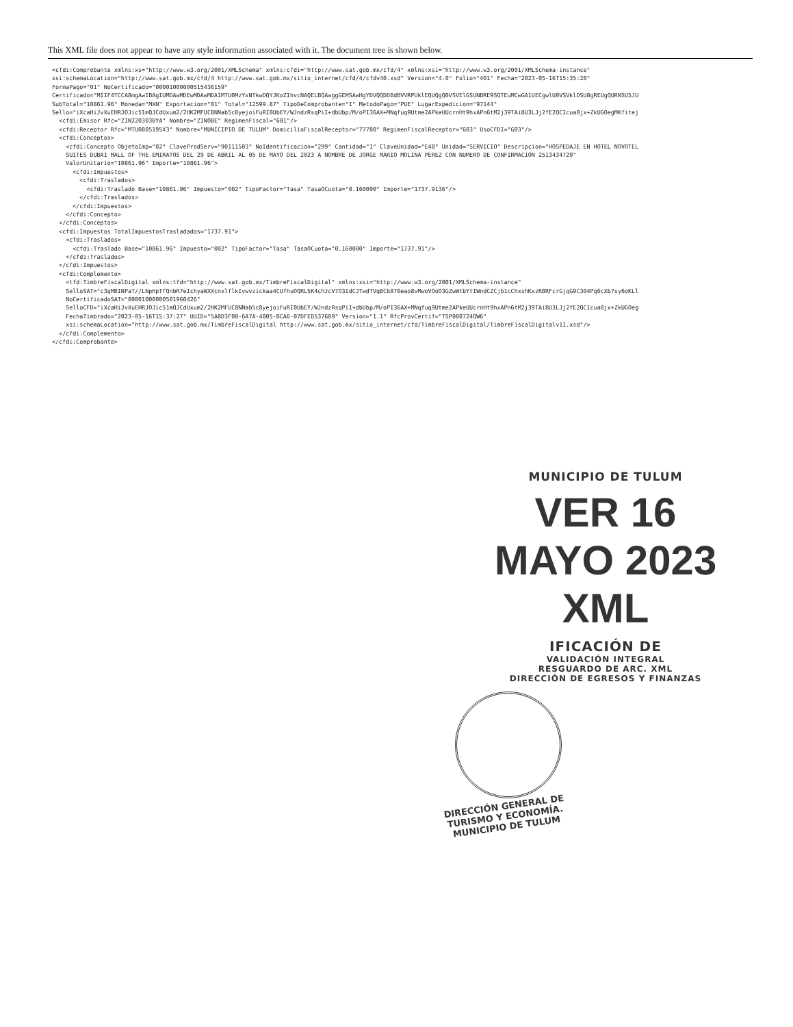This XML file does not appear to have any style information associated with it. The document tree is shown below.
<cfdi:Comprobante xmlns:xs="http://www.w3.org/2001/XMLSchema" xmlns:cfdi="http://www.sat.gob.mx/cfd/4" xmlns:xsi="http://www.w3.org/2001/XMLSchema-instance"
xsi:schemaLocation="http://www.sat.gob.mx/cfd/4 http://www.sat.gob.mx/sitio_internet/cfd/4/cfdv40.xsd" Version="4.0" Folio="401" Fecha="2023-05-16T15:35:28"
FormaPago="01" NoCertificado="00001000000515436159"
Certificado="MIIF4TCCA8mgAwIBAgIUMDAwMDEwMDAwMDA1MTU0MzYxNTkwDQYJKoZIhvcNAQELBQAwggGEMSAwHgYDVQQDDBdBVVRPUklEQUQgQ0VSVElGSUNBRE9SQTEuMCwGA1UECgwlU0VSVklDSU8gREUgQURNSU5JU
SubTotal="10861.96" Moneda="MXN" Exportacion="01" Total="12599.87" TipoDeComprobante="I" MetodoPago="PUE" LugarExpedicion="97144"
Sello="iXcaHiJvXuEHRJOJic51mQJCdUxum2/2HK2MFUC8NNab5c8yejoiFuRI0UbEY/WJndzRsqPiI+dbUbp/M/oPI36AX+MNqfuq9Utme2APkeUUcrnHt9hxAPn6tM2j39TAiBU3LJj2fE2QCIcua0jx+ZkUGOegMKfitej
  <cfdi:Emisor Rfc="ZIN220303BYA" Nombre="ZINOBE" RegimenFiscal="601"/>
  <cfdi:Receptor Rfc="MTU0805195X3" Nombre="MUNICIPIO DE TULUM" DomicilioFiscalReceptor="77780" RegimenFiscalReceptor="603" UsoCFDI="G03"/>
  <cfdi:Conceptos>
    <cfdi:Concepto ObjetoImp="02" ClaveProdServ="90111503" NoIdentificacion="299" Cantidad="1" ClaveUnidad="E48" Unidad="SERVICIO" Descripcion="HOSPEDAJE EN HOTEL NOVOTEL
    SUITES DUBAI MALL OF THE EMIRATOS DEL 29 DE ABRIL AL 05 DE MAYO DEL 2023 A NOMBRE DE JORGE MARIO MOLINA PEREZ CON NUMERO DE CONFIRMACION 2513434729"
    ValorUnitario="10861.96" Importe="10861.96">
      <cfdi:Impuestos>
        <cfdi:Traslados>
          <cfdi:Traslado Base="10861.96" Impuesto="002" TipoFactor="Tasa" TasaOCuota="0.160000" Importe="1737.9136"/>
        </cfdi:Traslados>
      </cfdi:Impuestos>
    </cfdi:Concepto>
  </cfdi:Conceptos>
  <cfdi:Impuestos TotalImpuestosTrasladados="1737.91">
    <cfdi:Traslados>
      <cfdi:Traslado Base="10861.96" Impuesto="002" TipoFactor="Tasa" TasaOCuota="0.160000" Importe="1737.91"/>
    </cfdi:Traslados>
  </cfdi:Impuestos>
  <cfdi:Complemento>
    <tfd:TimbreFiscalDigital xmlns:tfd="http://www.sat.gob.mx/TimbreFiscalDigital" xmlns:xsi="http://www.w3.org/2001/XMLSchema-instance"
    SelloSAT="c3qMBINPaT//LNpHpTfQnbR7eIchyaWXXcnxlflkIvwvzickaa4CUfhuOQRL5K4chJcV7O3IdCJTwdTVqBCb870eao8vMwoVOoO3GZwWtbYtIWndCZCjb1cChxshKxzR8RFcrGjqG9C304Pq6cXb7sy6oKLl
    NoCertificadoSAT="00001000000501960426"
    SelloCFD="iXcaHiJvXuEHRJOJic51mQJCdUxum2/2HK2MFUC8NNab5c8yejoiFuRI0UbEY/WJndzRsqPiI+dbUbp/M/oPI36AX+MNqfuq9Utme2APkeUUcrnHt9hxAPn6tM2j39TAiBU3LJj2fE2QCIcua0jx+ZkUGOeg
    FechaTimbrado="2023-05-16T15:37:27" UUID="5A8D3F08-6A7A-4805-BCA6-07DFED537689" Version="1.1" RfcProvCertif="TSP080724QW6"
    xsi:schemaLocation="http://www.sat.gob.mx/TimbreFiscalDigital http://www.sat.gob.mx/sitio_internet/cfd/TimbreFiscalDigital/TimbreFiscalDigitalv11.xsd"/>
  </cfdi:Complemento>
</cfdi:Comprobante>
MUNICIPIO DE TULUM
VER 16 MAYO 2023 XML
IFICACIÓN DE
VALIDACIÓN INTEGRAL
RESGUARDO DE ARC. XML
DIRECCIÓN DE EGRESOS Y FINANZAS
DIRECCIÓN GENERAL DE
TURISMO Y ECONOMÍA.
MUNICIPIO DE TULUM